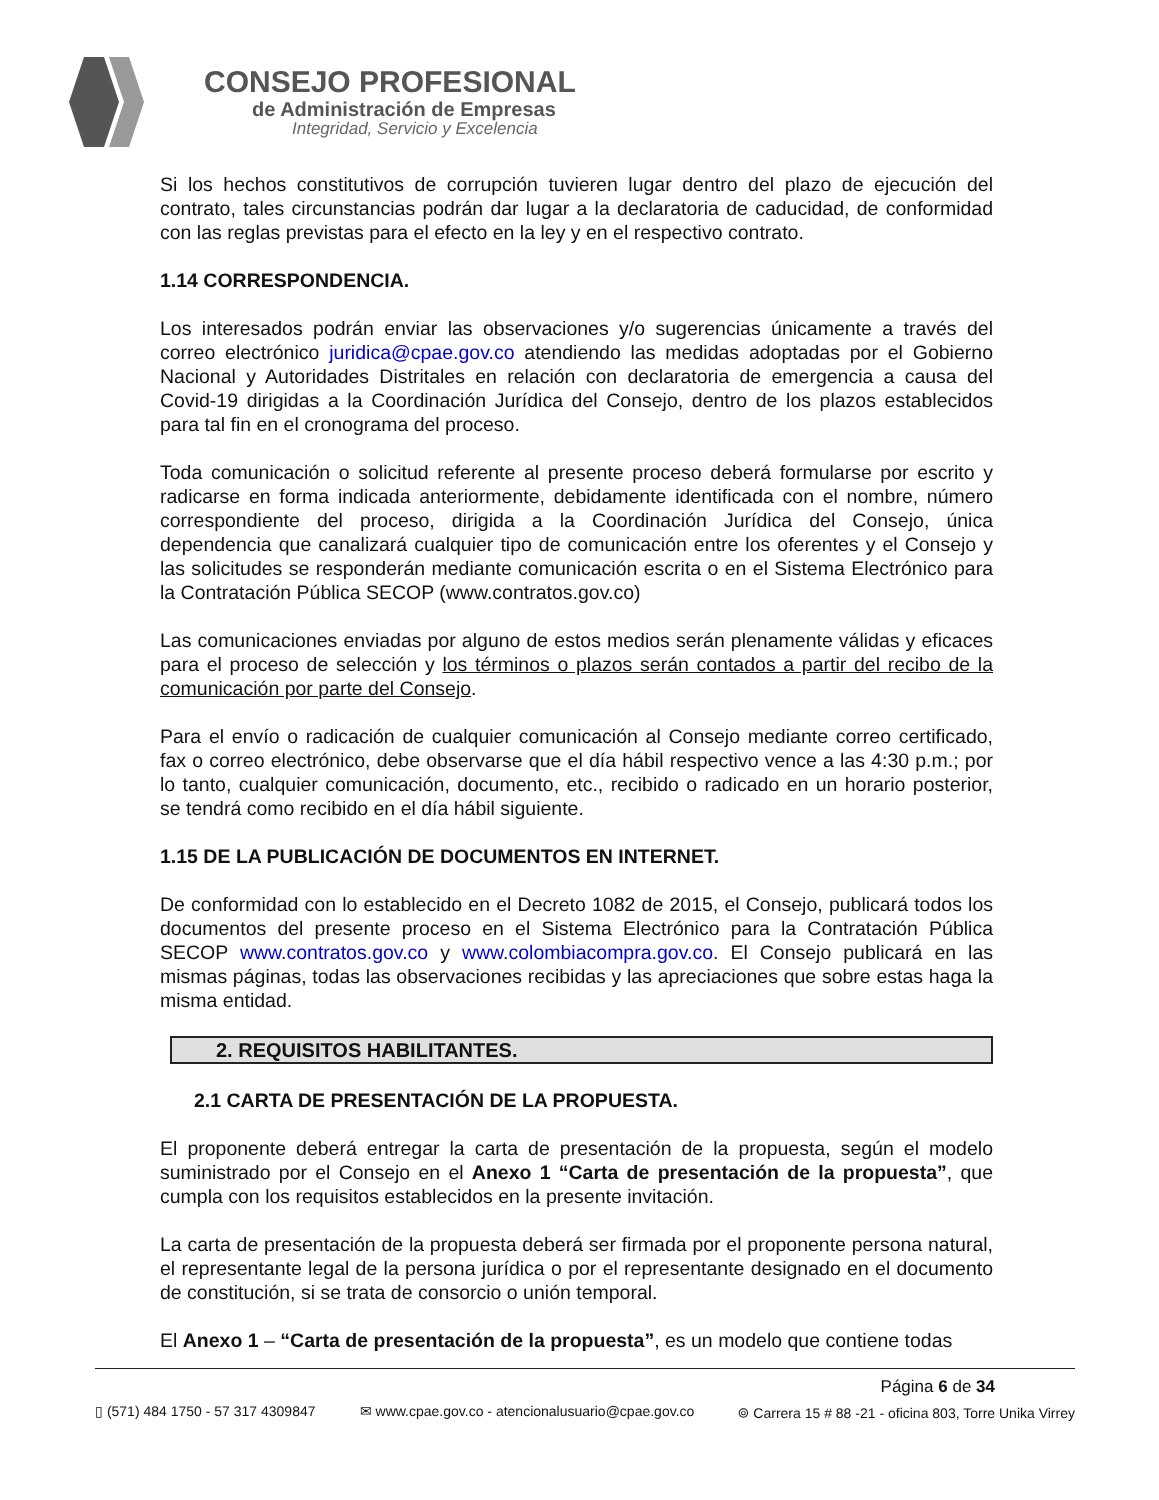CONSEJO PROFESIONAL
de Administración de Empresas
Integridad, Servicio y Excelencia
Si los hechos constitutivos de corrupción tuvieren lugar dentro del plazo de ejecución del contrato, tales circunstancias podrán dar lugar a la declaratoria de caducidad, de conformidad con las reglas previstas para el efecto en la ley y en el respectivo contrato.
1.14 CORRESPONDENCIA.
Los interesados podrán enviar las observaciones y/o sugerencias únicamente a través del correo electrónico juridica@cpae.gov.co atendiendo las medidas adoptadas por el Gobierno Nacional y Autoridades Distritales en relación con declaratoria de emergencia a causa del Covid-19 dirigidas a la Coordinación Jurídica del Consejo, dentro de los plazos establecidos para tal fin en el cronograma del proceso.
Toda comunicación o solicitud referente al presente proceso deberá formularse por escrito y radicarse en forma indicada anteriormente, debidamente identificada con el nombre, número correspondiente del proceso, dirigida a la Coordinación Jurídica del Consejo, única dependencia que canalizará cualquier tipo de comunicación entre los oferentes y el Consejo y las solicitudes se responderán mediante comunicación escrita o en el Sistema Electrónico para la Contratación Pública SECOP (www.contratos.gov.co)
Las comunicaciones enviadas por alguno de estos medios serán plenamente válidas y eficaces para el proceso de selección y los términos o plazos serán contados a partir del recibo de la comunicación por parte del Consejo.
Para el envío o radicación de cualquier comunicación al Consejo mediante correo certificado, fax o correo electrónico, debe observarse que el día hábil respectivo vence a las 4:30 p.m.; por lo tanto, cualquier comunicación, documento, etc., recibido o radicado en un horario posterior, se tendrá como recibido en el día hábil siguiente.
1.15 DE LA PUBLICACIÓN DE DOCUMENTOS EN INTERNET.
De conformidad con lo establecido en el Decreto 1082 de 2015, el Consejo, publicará todos los documentos del presente proceso en el Sistema Electrónico para la Contratación Pública SECOP www.contratos.gov.co y www.colombiacompra.gov.co. El Consejo publicará en las mismas páginas, todas las observaciones recibidas y las apreciaciones que sobre estas haga la misma entidad.
2. REQUISITOS HABILITANTES.
2.1 CARTA DE PRESENTACIÓN DE LA PROPUESTA.
El proponente deberá entregar la carta de presentación de la propuesta, según el modelo suministrado por el Consejo en el Anexo 1 “Carta de presentación de la propuesta”, que cumpla con los requisitos establecidos en la presente invitación.
La carta de presentación de la propuesta deberá ser firmada por el proponente persona natural, el representante legal de la persona jurídica o por el representante designado en el documento de constitución, si se trata de consorcio o unión temporal.
El Anexo 1 – “Carta de presentación de la propuesta”, es un modelo que contiene todas
Página 6 de 34
▯ (571) 484 1750 - 57 317 4309847 ✉ www.cpae.gov.co - atencionalusuario@cpae.gov.co ⌾ Carrera 15 # 88 -21 - oficina 803, Torre Unika Virrey